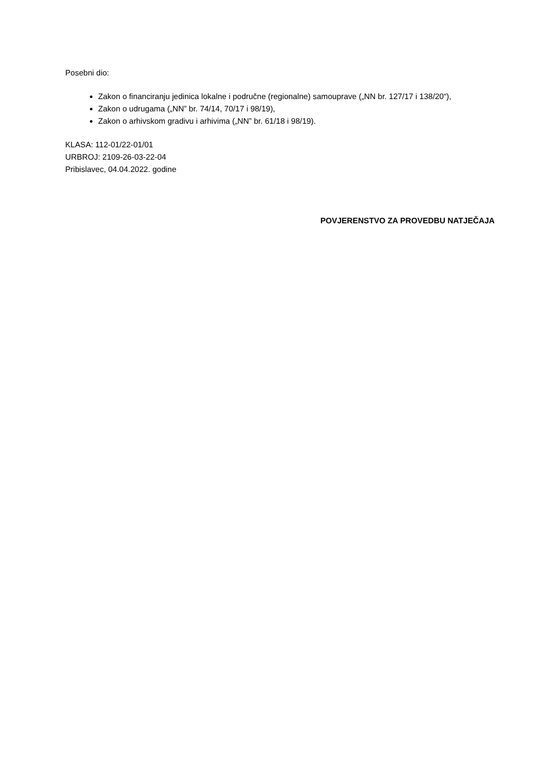Posebni dio:
Zakon o financiranju jedinica lokalne i područne (regionalne) samouprave („NN br. 127/17 i 138/20“),
Zakon o udrugama („NN” br. 74/14, 70/17 i 98/19),
Zakon o arhivskom gradivu i arhivima („NN” br. 61/18 i 98/19).
KLASA: 112-01/22-01/01
URBROJ: 2109-26-03-22-04
Pribislavec, 04.04.2022. godine
POVJERENSTVO ZA PROVEDBU NATJEČAJA